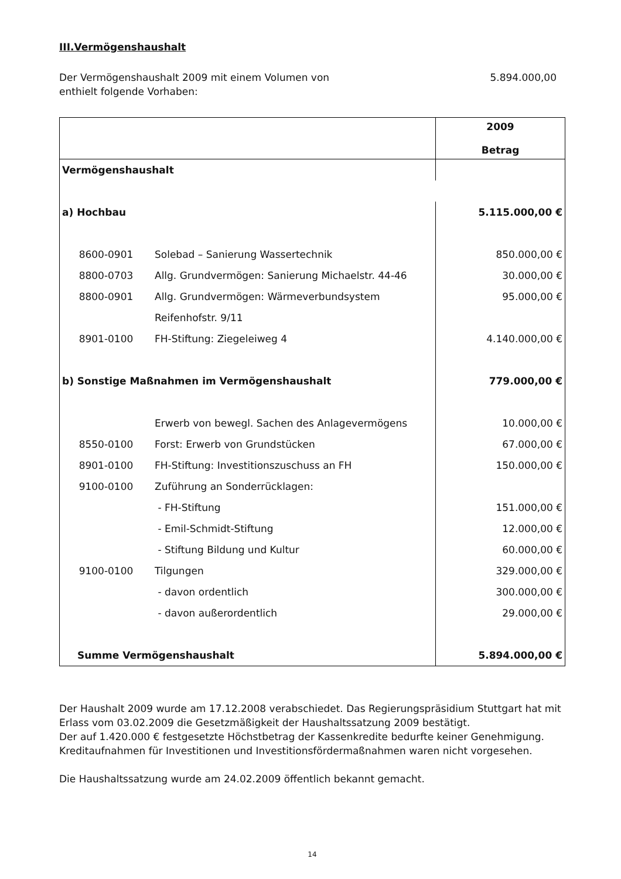III.Vermögenshaushalt
Der Vermögenshaushalt 2009 mit einem Volumen von
enthielt folgende Vorhaben:
5.894.000,00
| | | 2009 Betrag |
| --- | --- | --- |
| Vermögenshaushalt | | |
| a) Hochbau | | 5.115.000,00 € |
| 8600-0901 | Solebad – Sanierung Wassertechnik | 850.000,00 € |
| 8800-0703 | Allg. Grundvermögen: Sanierung Michaelstr. 44-46 | 30.000,00 € |
| 8800-0901 | Allg. Grundvermögen: Wärmeverbundsystem | 95.000,00 € |
| | Reifenhofstr. 9/11 | |
| 8901-0100 | FH-Stiftung: Ziegeleiweg 4 | 4.140.000,00 € |
| b) Sonstige Maßnahmen im Vermögenshaushalt | | 779.000,00 € |
| | Erwerb von bewegl. Sachen des Anlagevermögens | 10.000,00 € |
| 8550-0100 | Forst: Erwerb von Grundstücken | 67.000,00 € |
| 8901-0100 | FH-Stiftung: Investitionszuschuss an FH | 150.000,00 € |
| 9100-0100 | Zuführung an Sonderrücklagen: | |
| | - FH-Stiftung | 151.000,00 € |
| | - Emil-Schmidt-Stiftung | 12.000,00 € |
| | - Stiftung Bildung und Kultur | 60.000,00 € |
| 9100-0100 | Tilgungen | 329.000,00 € |
| | - davon ordentlich | 300.000,00 € |
| | - davon außerordentlich | 29.000,00 € |
| Summe Vermögenshaushalt | | 5.894.000,00 € |
Der Haushalt 2009 wurde am 17.12.2008 verabschiedet. Das Regierungspräsidium Stuttgart hat mit Erlass vom 03.02.2009 die Gesetzmäßigkeit der Haushaltssatzung 2009 bestätigt.
Der auf 1.420.000 € festgesetzte Höchstbetrag der Kassenkredite bedurfte keiner Genehmigung.
Kreditaufnahmen für Investitionen und Investitionsfördermaßnahmen waren nicht vorgesehen.
Die Haushaltssatzung wurde am 24.02.2009 öffentlich bekannt gemacht.
14